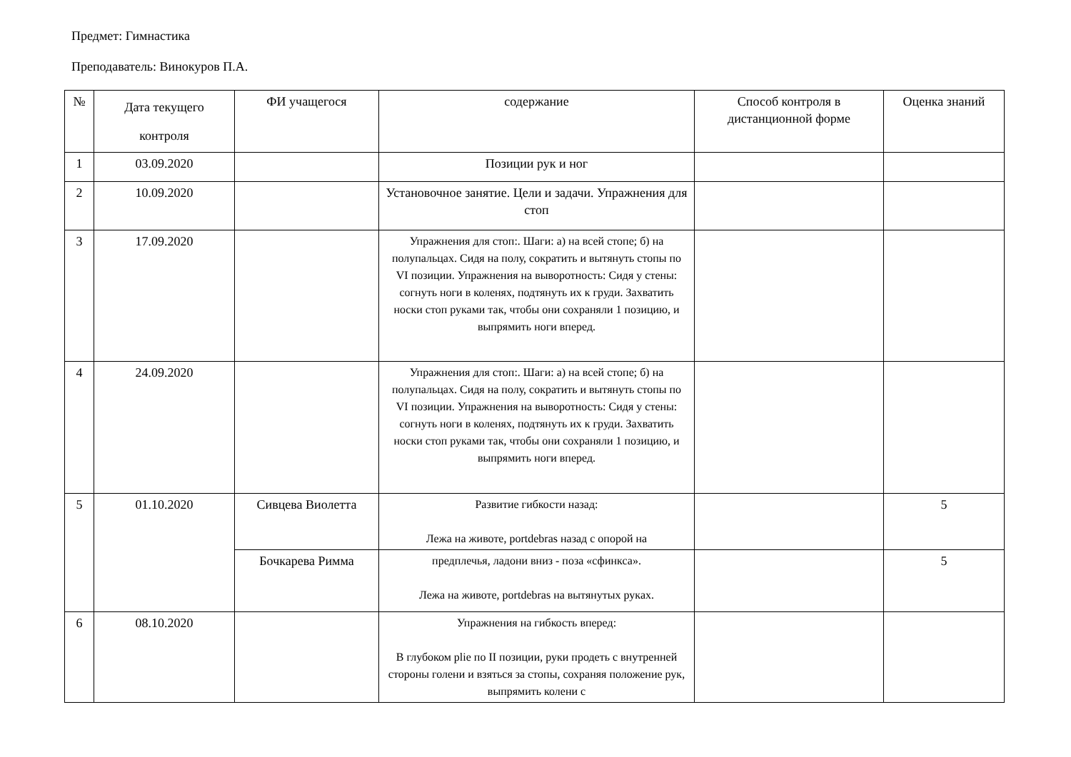Предмет: Гимнастика
Преподаватель: Винокуров П.А.
| № | Дата текущего контроля | ФИ учащегося | содержание | Способ контроля в дистанционной форме | Оценка знаний |
| 1 | 03.09.2020 | | Позиции рук и ног | | |
| 2 | 10.09.2020 | | Установочное занятие. Цели и задачи. Упражнения для стоп | | |
| 3 | 17.09.2020 | | Упражнения для стоп:. Шаги: а) на всей стопе; б) на полупальцах. Сидя на полу, сократить и вытянуть стопы по VI позиции. Упражнения на выворотность: Сидя у стены: согнуть ноги в коленях, подтянуть их к груди. Захватить носки стоп руками так, чтобы они сохраняли 1 позицию, и выпрямить ноги вперед. | | |
| 4 | 24.09.2020 | | Упражнения для стоп:. Шаги: а) на всей стопе; б) на полупальцах. Сидя на полу, сократить и вытянуть стопы по VI позиции. Упражнения на выворотность: Сидя у стены: согнуть ноги в коленях, подтянуть их к груди. Захватить носки стоп руками так, чтобы они сохраняли 1 позицию, и выпрямить ноги вперед. | | |
| 5 | 01.10.2020 | Сивцева Виолетта | Развитие гибкости назад: Лежа на животе, portdebras назад с опорой на | | 5 |
| | | Бочкарева Римма | предплечья, ладони вниз - поза «сфинкса». Лежа на животе, portdebras на вытянутых руках. | | 5 |
| 6 | 08.10.2020 | | Упражнения на гибкость вперед: В глубоком plie по II позиции, руки продеть с внутренней стороны голени и взяться за стопы, сохраняя положение рук, выпрямить колени с | | |